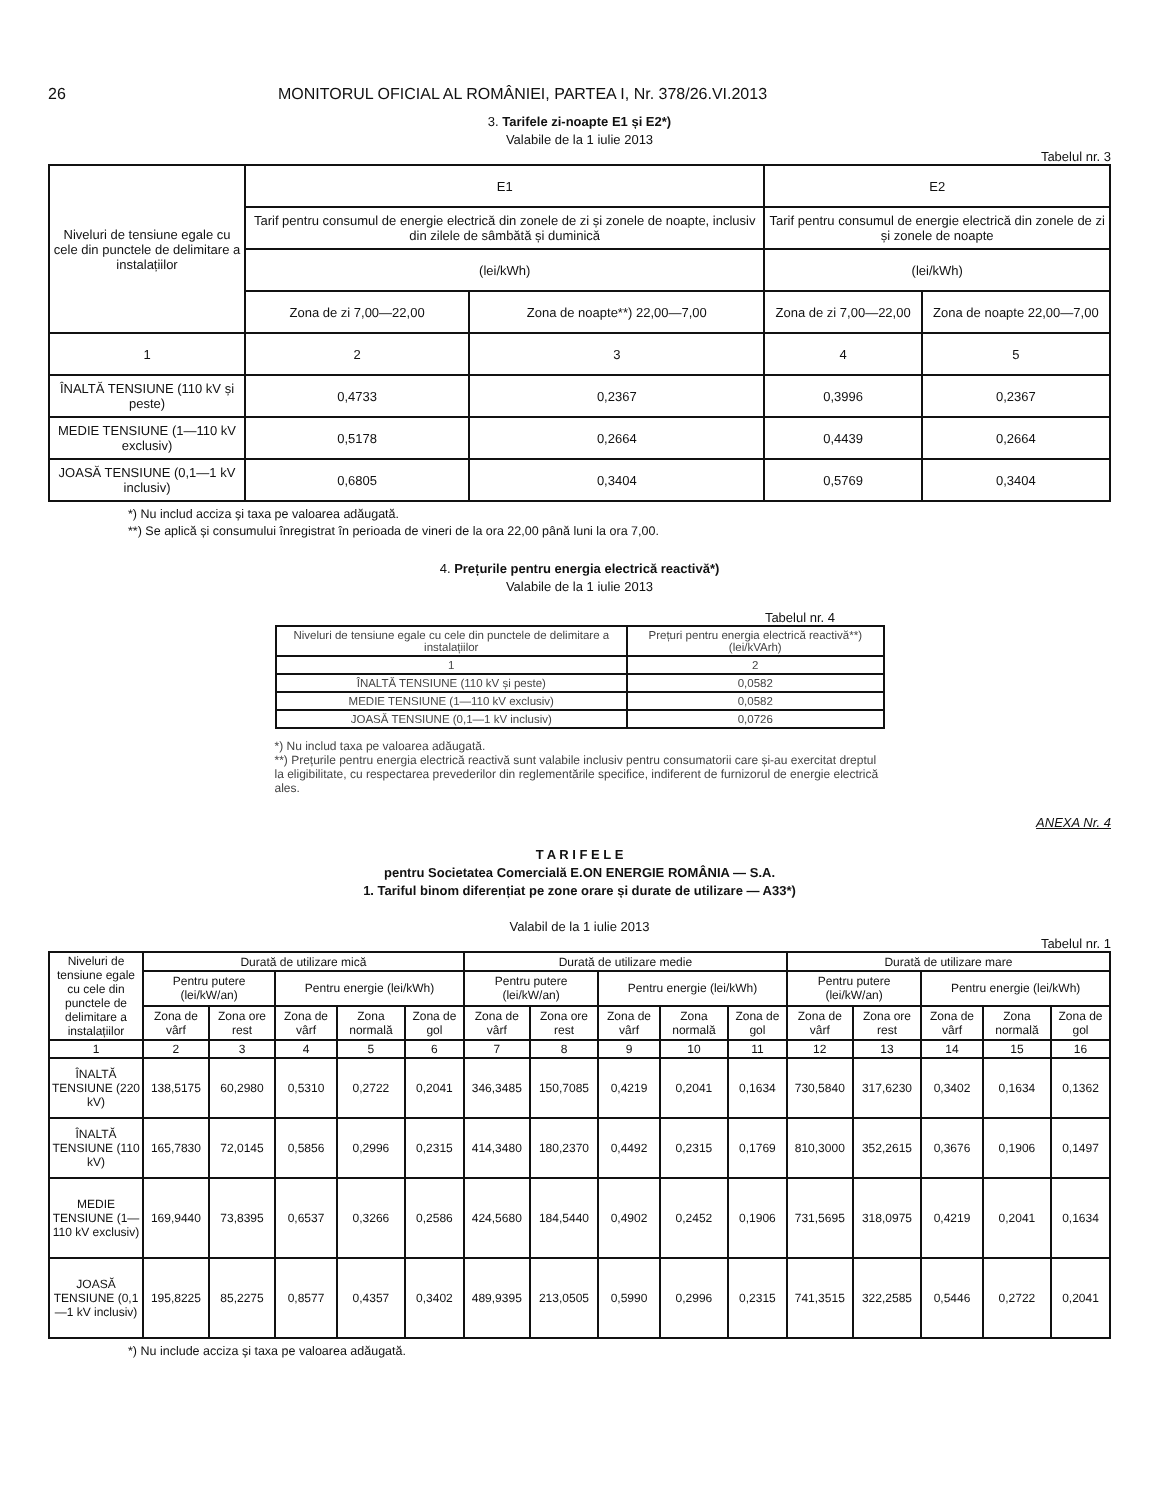26 MONITORUL OFICIAL AL ROMÂNIEI, PARTEA I, Nr. 378/26.VI.2013
3. Tarifele zi-noapte E1 și E2*)
Valabile de la 1 iulie 2013
Tabelul nr. 3
| Niveluri de tensiune egale cu cele din punctele de delimitare a instalațiilor | E1 | | E2 | |
| | Tarif pentru consumul de energie electrică din zonele de zi și zonele de noapte, inclusiv din zilele de sâmbătă și duminică | | Tarif pentru consumul de energie electrică din zonele de zi și zonele de noapte | |
| | (lei/kWh) | | (lei/kWh) | |
| | Zona de zi 7,00—22,00 | Zona de noapte**) 22,00—7,00 | Zona de zi 7,00—22,00 | Zona de noapte 22,00—7,00 |
| 1 | 2 | 3 | 4 | 5 |
| ÎNALTĂ TENSIUNE (110 kV și peste) | 0,4733 | 0,2367 | 0,3996 | 0,2367 |
| MEDIE TENSIUNE (1—110 kV exclusiv) | 0,5178 | 0,2664 | 0,4439 | 0,2664 |
| JOASĂ TENSIUNE (0,1—1 kV inclusiv) | 0,6805 | 0,3404 | 0,5769 | 0,3404 |
*) Nu includ acciza și taxa pe valoarea adăugată.
**) Se aplică și consumului înregistrat în perioada de vineri de la ora 22,00 până luni la ora 7,00.
4. Prețurile pentru energia electrică reactivă*)
Valabile de la 1 iulie 2013
Tabelul nr. 4
| Niveluri de tensiune egale cu cele din punctele de delimitare a instalațiilor | Prețuri pentru energia electrică reactivă**) (lei/kVArh) |
| 1 | 2 |
| ÎNALTĂ TENSIUNE (110 kV și peste) | 0,0582 |
| MEDIE TENSIUNE (1—110 kV exclusiv) | 0,0582 |
| JOASĂ TENSIUNE (0,1—1 kV inclusiv) | 0,0726 |
*) Nu includ taxa pe valoarea adăugată.
**) Prețurile pentru energia electrică reactivă sunt valabile inclusiv pentru consumatorii care și-au exercitat dreptul la eligibilitate, cu respectarea prevederilor din reglementările specifice, indiferent de furnizorul de energie electrică ales.
ANEXA Nr. 4
T A R I F E L E
pentru Societatea Comercială E.ON ENERGIE ROMÂNIA — S.A.
1. Tariful binom diferențiat pe zone orare și durate de utilizare — A33*)
Valabil de la 1 iulie 2013
Tabelul nr. 1
| Niveluri de tensiune egale cu cele din punctele de delimitare a instalațiilor | Durată de utilizare mică | | | | | Durată de utilizare medie | | | | | Durată de utilizare mare | | | | |
| | Pentru putere (lei/kW/an) | | Pentru energie (lei/kWh) | | | Pentru putere (lei/kW/an) | | Pentru energie (lei/kWh) | | | Pentru putere (lei/kW/an) | | Pentru energie (lei/kWh) | | |
| | Zona de vârf | Zona ore rest | Zona de vârf | Zona normală | Zona de gol | Zona de vârf | Zona ore rest | Zona de vârf | Zona normală | Zona de gol | Zona de vârf | Zona ore rest | Zona de vârf | Zona normală | Zona de gol |
| 1 | 2 | 3 | 4 | 5 | 6 | 7 | 8 | 9 | 10 | 11 | 12 | 13 | 14 | 15 | 16 |
| ÎNALTĂ TENSIUNE (220 kV) | 138,5175 | 60,2980 | 0,5310 | 0,2722 | 0,2041 | 346,3485 | 150,7085 | 0,4219 | 0,2041 | 0,1634 | 730,5840 | 317,6230 | 0,3402 | 0,1634 | 0,1362 |
| ÎNALTĂ TENSIUNE (110 kV) | 165,7830 | 72,0145 | 0,5856 | 0,2996 | 0,2315 | 414,3480 | 180,2370 | 0,4492 | 0,2315 | 0,1769 | 810,3000 | 352,2615 | 0,3676 | 0,1906 | 0,1497 |
| MEDIE TENSIUNE (1—110 kV exclusiv) | 169,9440 | 73,8395 | 0,6537 | 0,3266 | 0,2586 | 424,5680 | 184,5440 | 0,4902 | 0,2452 | 0,1906 | 731,5695 | 318,0975 | 0,4219 | 0,2041 | 0,1634 |
| JOASĂ TENSIUNE (0,1—1 kV inclusiv) | 195,8225 | 85,2275 | 0,8577 | 0,4357 | 0,3402 | 489,9395 | 213,0505 | 0,5990 | 0,2996 | 0,2315 | 741,3515 | 322,2585 | 0,5446 | 0,2722 | 0,2041 |
*) Nu include acciza și taxa pe valoarea adăugată.